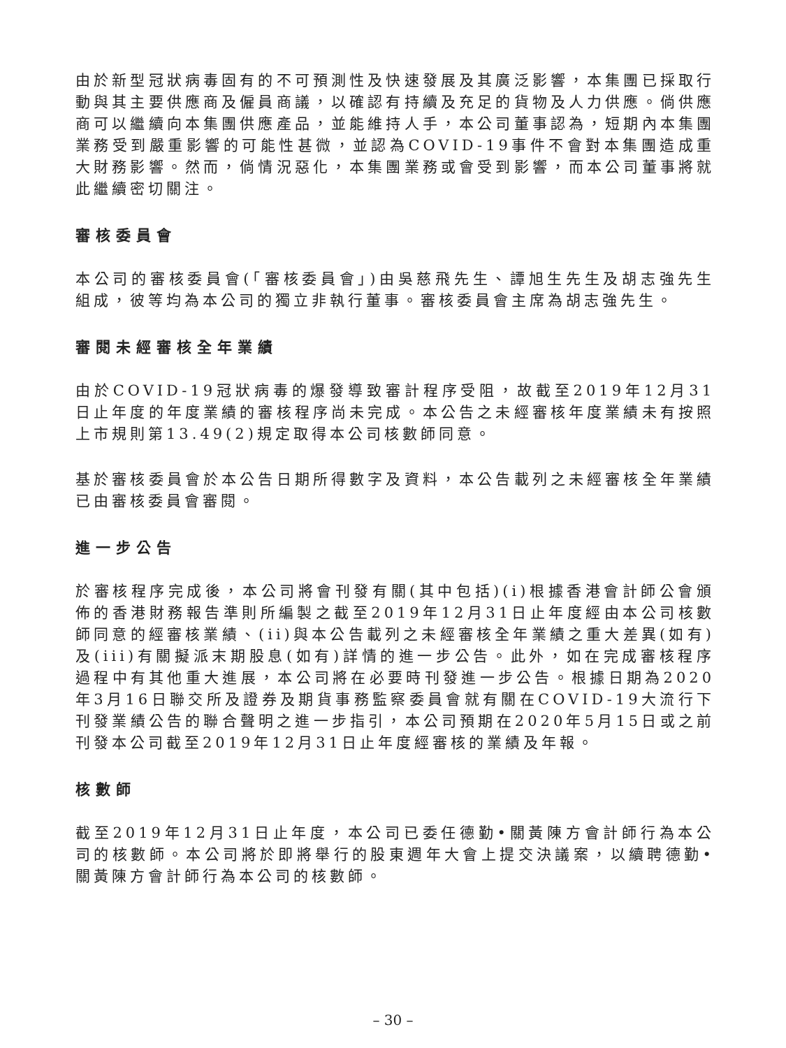由於新型冠狀病毒固有的不可預測性及快速發展及其廣泛影響，本集團已採取行動與其主要供應商及僱員商議，以確認有持續及充足的貨物及人力供應。倘供應商可以繼續向本集團供應產品，並能維持人手，本公司董事認為，短期內本集團業務受到嚴重影響的可能性甚微，並認為COVID-19事件不會對本集團造成重大財務影響。然而，倘情況惡化，本集團業務或會受到影響，而本公司董事將就此繼續密切關注。
審核委員會
本公司的審核委員會(「審核委員會」)由吳慈飛先生、譚旭生先生及胡志強先生組成，彼等均為本公司的獨立非執行董事。審核委員會主席為胡志強先生。
審閱未經審核全年業績
由於COVID-19冠狀病毒的爆發導致審計程序受阻，故截至2019年12月31日止年度的年度業績的審核程序尚未完成。本公告之未經審核年度業績未有按照上市規則第13.49(2)規定取得本公司核數師同意。
基於審核委員會於本公告日期所得數字及資料，本公告載列之未經審核全年業績已由審核委員會審閱。
進一步公告
於審核程序完成後，本公司將會刊發有關(其中包括)(i)根據香港會計師公會頒佈的香港財務報告準則所編製之截至2019年12月31日止年度經由本公司核數師同意的經審核業績、(ii)與本公告載列之未經審核全年業績之重大差異(如有)及(iii)有關擬派末期股息(如有)詳情的進一步公告。此外，如在完成審核程序過程中有其他重大進展，本公司將在必要時刊發進一步公告。根據日期為2020年3月16日聯交所及證券及期貨事務監察委員會就有關在COVID-19大流行下刊發業績公告的聯合聲明之進一步指引，本公司預期在2020年5月15日或之前刊發本公司截至2019年12月31日止年度經審核的業績及年報。
核數師
截至2019年12月31日止年度，本公司已委任德勤•關黃陳方會計師行為本公司的核數師。本公司將於即將舉行的股東週年大會上提交決議案，以續聘德勤•關黃陳方會計師行為本公司的核數師。
– 30 –